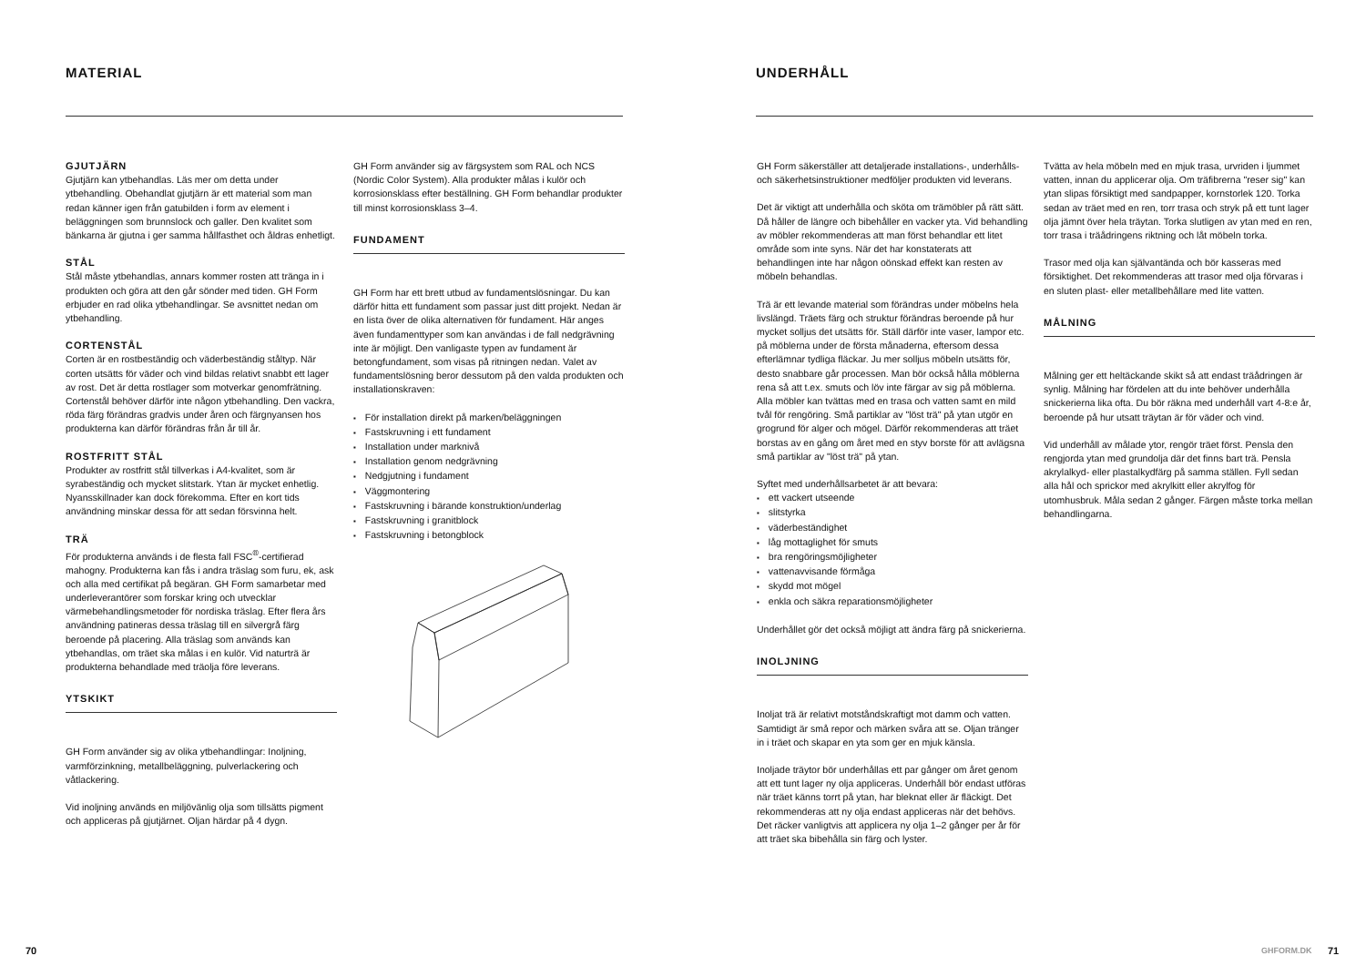MATERIAL
GJUTJÄRN
Gjutjärn kan ytbehandlas. Läs mer om detta under ytbehandling. Obehandlat gjutjärn är ett material som man redan känner igen från gatubilden i form av element i beläggningen som brunnslock och galler. Den kvalitet som bänkarna är gjutna i ger samma hållfasthet och åldras enhetligt.
STÅL
Stål måste ytbehandlas, annars kommer rosten att tränga in i produkten och göra att den går sönder med tiden. GH Form erbjuder en rad olika ytbehandlingar. Se avsnittet nedan om ytbehandling.
CORTENSTÅL
Corten är en rostbeständig och väderbeständig ståltyp. När corten utsätts för väder och vind bildas relativt snabbt ett lager av rost. Det är detta rostlager som motverkar genomfrätning. Cortenstål behöver därför inte någon ytbehandling. Den vackra, röda färg förändras gradvis under åren och färgnyansen hos produkterna kan därför förändras från år till år.
ROSTFRITT STÅL
Produkter av rostfritt stål tillverkas i A4-kvalitet, som är syrabeständig och mycket slitstark. Ytan är mycket enhetlig. Nyansskillnader kan dock förekomma. Efter en kort tids användning minskar dessa för att sedan försvinna helt.
TRÄ
För produkterna används i de flesta fall FSC<sup>®</sup>-certifierad mahogny. Produkterna kan fås i andra träslag som furu, ek, ask och alla med certifikat på begäran. GH Form samarbetar med underleverantörer som forskar kring och utvecklar värmebehandlingsmetoder för nordiska träslag. Efter flera års användning patineras dessa träslag till en silvergrå färg beroende på placering. Alla träslag som används kan ytbehandlas, om träet ska målas i en kulör. Vid naturträ är produkterna behandlade med träolja före leverans.
YTSKIKT
GH Form använder sig av olika ytbehandlingar: Inoljning, varmförzinkning, metallbeläggning, pulverlackering och våtlackering.
Vid inoljning används en miljövänlig olja som tillsätts pigment och appliceras på gjutjärnet. Oljan härdar på 4 dygn.
GH Form använder sig av färgsystem som RAL och NCS (Nordic Color System). Alla produkter målas i kulör och korrosionsklass efter beställning. GH Form behandlar produkter till minst korrosionsklass 3–4.
FUNDAMENT
GH Form har ett brett utbud av fundamentslösningar. Du kan därför hitta ett fundament som passar just ditt projekt. Nedan är en lista över de olika alternativen för fundament. Här anges även fundamenttyper som kan användas i de fall nedgrävning inte är möjligt. Den vanligaste typen av fundament är betongfundament, som visas på ritningen nedan. Valet av fundamentslösning beror dessutom på den valda produkten och installationskraven:
För installation direkt på marken/beläggningen
Fastskruvning i ett fundament
Installation under marknivå
Installation genom nedgrävning
Nedgjutning i fundament
Väggmontering
Fastskruvning i bärande konstruktion/underlag
Fastskruvning i granitblock
Fastskruvning i betongblock
70
UNDERHÅLL
GH Form säkerställer att detaljerade installations-, underhålls- och säkerhetsinstruktioner medföljer produkten vid leverans.
Det är viktigt att underhålla och sköta om trämöbler på rätt sätt. Då håller de längre och bibehåller en vacker yta. Vid behandling av möbler rekommenderas att man först behandlar ett litet område som inte syns. När det har konstaterats att behandlingen inte har någon oönskad effekt kan resten av möbeln behandlas.
Trä är ett levande material som förändras under möbelns hela livslängd. Träets färg och struktur förändras beroende på hur mycket solljus det utsätts för. Ställ därför inte vaser, lampor etc. på möblerna under de första månaderna, eftersom dessa efterlämnar tydliga fläckar. Ju mer solljus möbeln utsätts för, desto snabbare går processen. Man bör också hålla möblerna rena så att t.ex. smuts och löv inte färgar av sig på möblerna. Alla möbler kan tvättas med en trasa och vatten samt en mild tvål för rengöring. Små partiklar av "löst trä" på ytan utgör en grogrund för alger och mögel. Därför rekommenderas att träet borstas av en gång om året med en styv borste för att avlägsna små partiklar av "löst trä" på ytan.
Syftet med underhållsarbetet är att bevara:
ett vackert utseende
slitstyrka
väderbeständighet
låg mottaglighet för smuts
bra rengöringsmöjligheter
vattenavvisande förmåga
skydd mot mögel
enkla och säkra reparationsmöjligheter
Underhållet gör det också möjligt att ändra färg på snickerierna.
INOLJNING
Inoljat trä är relativt motståndskraftigt mot damm och vatten. Samtidigt är små repor och märken svåra att se. Oljan tränger in i träet och skapar en yta som ger en mjuk känsla.
Inoljade träytor bör underhållas ett par gånger om året genom att ett tunt lager ny olja appliceras. Underhåll bör endast utföras när träet känns torrt på ytan, har bleknat eller är fläckigt. Det rekommenderas att ny olja endast appliceras när det behövs. Det räcker vanligtvis att applicera ny olja 1–2 gånger per år för att träet ska bibehålla sin färg och lyster.
Tvätta av hela möbeln med en mjuk trasa, urvriden i ljummet vatten, innan du applicerar olja. Om träfibrerna "reser sig" kan ytan slipas försiktigt med sandpapper, kornstorlek 120. Torka sedan av träet med en ren, torr trasa och stryk på ett tunt lager olja jämnt över hela träytan. Torka slutligen av ytan med en ren, torr trasa i träådringens riktning och låt möbeln torka.
Trasor med olja kan självantända och bör kasseras med försiktighet. Det rekommenderas att trasor med olja förvaras i en sluten plast- eller metallbehållare med lite vatten.
MÅLNING
Målning ger ett heltäckande skikt så att endast träådringen är synlig. Målning har fördelen att du inte behöver underhålla snickerierna lika ofta. Du bör räkna med underhåll vart 4-8:e år, beroende på hur utsatt träytan är för väder och vind.
Vid underhåll av målade ytor, rengör träet först. Pensla den rengjorda ytan med grundolja där det finns bart trä. Pensla akrylalkyd- eller plastalkydfärg på samma ställen. Fyll sedan alla hål och sprickor med akrylkitt eller akrylfog för utomhusbruk. Måla sedan 2 gånger. Färgen måste torka mellan behandlingarna.
GHFORM.DK 71